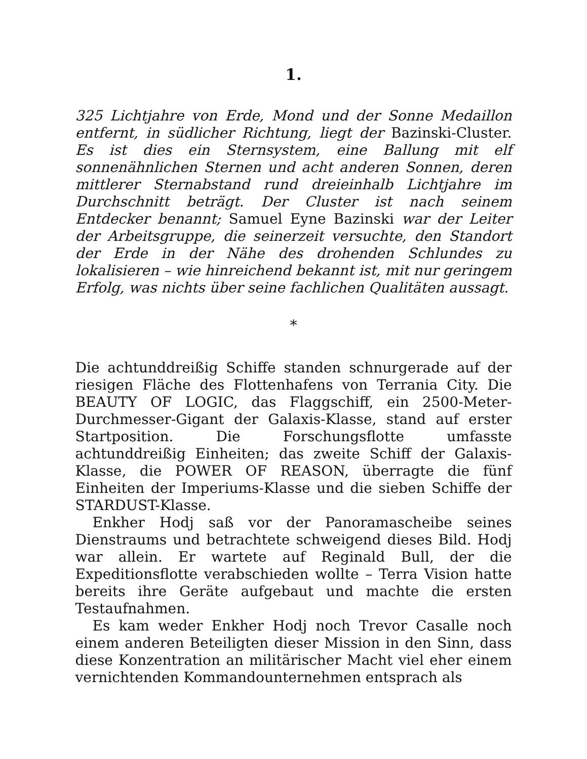1.
325 Lichtjahre von Erde, Mond und der Sonne Medaillon entfernt, in südlicher Richtung, liegt der Bazinski-Cluster. Es ist dies ein Sternsystem, eine Ballung mit elf sonnenähnlichen Sternen und acht anderen Sonnen, deren mittlerer Sternabstand rund dreieinhalb Lichtjahre im Durchschnitt beträgt. Der Cluster ist nach seinem Entdecker benannt; Samuel Eyne Bazinski war der Leiter der Arbeitsgruppe, die seinerzeit versuchte, den Standort der Erde in der Nähe des drohenden Schlundes zu lokalisieren – wie hinreichend bekannt ist, mit nur geringem Erfolg, was nichts über seine fachlichen Qualitäten aussagt.
*
Die achtunddreißig Schiffe standen schnurgerade auf der riesigen Fläche des Flottenhafens von Terrania City. Die BEAUTY OF LOGIC, das Flaggschiff, ein 2500-Meter-Durchmesser-Gigant der Galaxis-Klasse, stand auf erster Startposition. Die Forschungsflotte umfasste achtunddreißig Einheiten; das zweite Schiff der Galaxis-Klasse, die POWER OF REASON, überragte die fünf Einheiten der Imperiums-Klasse und die sieben Schiffe der STARDUST-Klasse.
Enkher Hodj saß vor der Panoramascheibe seines Dienstraums und betrachtete schweigend dieses Bild. Hodj war allein. Er wartete auf Reginald Bull, der die Expeditionsflotte verabschieden wollte – Terra Vision hatte bereits ihre Geräte aufgebaut und machte die ersten Testaufnahmen.
Es kam weder Enkher Hodj noch Trevor Casalle noch einem anderen Beteiligten dieser Mission in den Sinn, dass diese Konzentration an militärischer Macht viel eher einem vernichtenden Kommandounternehmen entsprach als